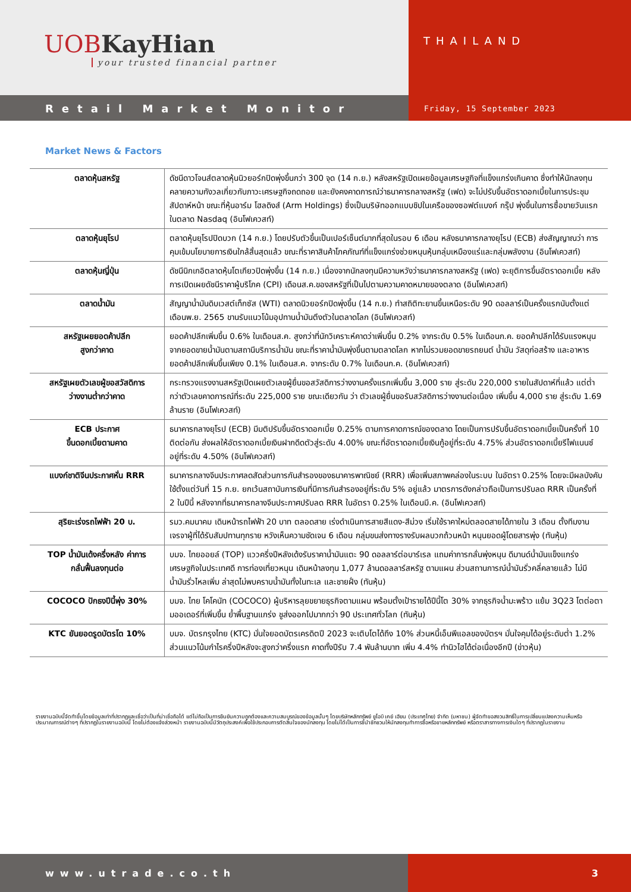UOBKayHian
your trusted financial partner
THAILAND
Retail Market Monitor
Friday, 15 September 2023
Market News & Factors
| ตลาดหุ้นสหรัฐ | ดัชนีดาวโจนส์ตลาดหุ้นนิวยอร์กปิดพุ่งขึ้นกว่า 300 จุด (14 ก.ย.) หลังสหรัฐเปิดเผยข้อมูลเศรษฐกิจที่แข็งแกร่งเกินคาด ซึ่งทำให้นักลงทุนคลายความกังวลเกี่ยวกับภาวะเศรษฐกิจถดถอย และยังคงคาดการณ์ว่าธนาคารกลางสหรัฐ (เฟด) จะไม่ปรับขึ้นอัตราดอกเบี้ยในการประชุมสัปดาห์หน้า ขณะที่หุ้นอาร์ม โฮลดิงส์ (Arm Holdings) ซึ่งเป็นบริษัทออกแบบชิปในเครือของซอฟต์แบงก์ กรุ๊ป พุ่งขึ้นในการซื้อขายวันแรกในตลาด Nasdaq (อินโฟเควสท์) |
| ตลาดหุ้นยุโรป | ตลาดหุ้นยุโรปปิดบวก (14 ก.ย.) โดยปรับตัวขึ้นเป็นเปอร์เซ็นต์มากที่สุดในรอบ 6 เดือน หลังธนาคารกลางยุโรป (ECB) ส่งสัญญาณว่า การคุมเข้มนโยบายการเงินใกล้สิ้นสุดแล้ว ขณะที่ราคาสินค้าโภคภัณฑ์ที่แข็งแกร่งช่วยหนุนหุ้นกลุ่มเหมืองแร่และกลุ่มพลังงาน (อินโฟเควสท์) |
| ตลาดหุ้นญี่ปุ่น | ดัชนีนิกเกอิตลาดหุ้นโตเกียวปิดพุ่งขึ้น (14 ก.ย.) เนื่องจากนักลงทุนมีความหวังว่าธนาคารกลางสหรัฐ (เฟด) จะยุติการขึ้นอัตราดอกเบี้ย หลังการเปิดเผยดัชนีราคาผู้บริโภค (CPI) เดือนส.ค.ของสหรัฐที่เป็นไปตามความคาดหมายของตลาด (อินโฟเควสท์) |
| ตลาดน้ำมัน | สัญญาน้ำมันดิบเวสต์เท็กซัส (WTI) ตลาดนิวยอร์กปิดพุ่งขึ้น (14 ก.ย.) ทำสถิติทะยานขึ้นเหนือระดับ 90 ดอลลาร์เป็นครั้งแรกนับตั้งแต่เดือนพ.ย. 2565 ขานรับแนวโน้มอุปทานน้ำมันตึงตัวในตลาดโลก (อินโฟเควสท์) |
| สหรัฐเผยยอดค้าปลีก สูงกว่าคาด | ยอดค้าปลีกเพิ่มขึ้น 0.6% ในเดือนส.ค. สูงกว่าที่นักวิเคราะห์คาดว่าเพิ่มขึ้น 0.2% จากระดับ 0.5% ในเดือนก.ค. ยอดค้าปลีกได้รับแรงหนุนจากยอดขายน้ำมันตามสถานีบริการน้ำมัน ขณะที่ราคาน้ำมันพุ่งขึ้นตามตลาดโลก หากไม่รวมยอดขายรถยนต์ น้ำมัน วัสดุก่อสร้าง และอาหาร ยอดค้าปลีกเพิ่มขึ้นเพียง 0.1% ในเดือนส.ค. จากระดับ 0.7% ในเดือนก.ค. (อินโฟเควสท์) |
| สหรัฐเผยตัวเลขผู้ขอสวัสดิการ ว่างงานต่ำกว่าคาด | กระทรวงแรงงานสหรัฐเปิดเผยตัวเลขผู้ยื่นขอสวัสดิการว่างงานครั้งแรกเพิ่มขึ้น 3,000 ราย สู่ระดับ 220,000 รายในสัปดาห์ที่แล้ว แต่ต่ำกว่าตัวเลขคาดการณ์ที่ระดับ 225,000 ราย ขณะเดียวกัน ว่า ตัวเลขผู้ยื่นขอรับสวัสดิการว่างงานต่อเนื่อง เพิ่มขึ้น 4,000 ราย สู่ระดับ 1.69 ล้านราย (อินโฟเควสท์) |
| ECB ประกาศ ขึ้นดอกเบี้ยตามคาด | ธนาคารกลางยุโรป (ECB) มีมติปรับขึ้นอัตราดอกเบี้ย 0.25% ตามการคาดการณ์ของตลาด โดยเป็นการปรับขึ้นอัตราดอกเบี้ยเป็นครั้งที่ 10 ติดต่อกัน ส่งผลให้อัตราดอกเบี้ยเงินฝากดีดตัวสู่ระดับ 4.00% ขณะที่อัตราดอกเบี้ยเงินกู้อยู่ที่ระดับ 4.75% ส่วนอัตราดอกเบี้ยรีไฟแนนซ์อยู่ที่ระดับ 4.50% (อินโฟเควสท์) |
| แบงก์ชาติจีนประกาศหั่น RRR | ธนาคารกลางจีนประกาศลดสัดส่วนการกันสำรองของธนาคารพาณิชย์ (RRR) เพื่อเพิ่มสภาพคล่องในระบบ ในอัตรา 0.25% โดยจะมีผลบังคับใช้ตั้งแต่วันที่ 15 ก.ย. ยกเว้นสถาบันการเงินที่มีการกันสำรองอยู่ที่ระดับ 5% อยู่แล้ว มาตรการดังกล่าวถือเป็นการปรับลด RRR เป็นครั้งที่ 2 ในปีนี้ หลังจากที่ธนาคารกลางจีนประกาศปรับลด RRR ในอัตรา 0.25% ในเดือนมี.ค. (อินโฟเควสท์) |
| สุริยะเร่งรถไฟฟ้า 20 บ. | รมว.คมนาคม เดินหน้ารถไฟฟ้า 20 บาท ตลอดสาย เร่งดำเนินการสายสีแดง-สีม่วง เริ่มใช้ราคาใหม่ตลอดสายได้ภายใน 3 เดือน ตั้งทีมงานเจรจาผู้ที่ได้รับสัมปทานทุกราย หวังเห็นความชัดเจน 6 เดือน กลุ่มขนส่งทางรางรับผลบวกถ้วนหน้า หนุนยอดผู้โดยสารพุ่ง (ทันหุ้น) |
| TOP น้ำมันเด้งครึ่งหลัง ค่าการ กลั่นฟื้นลงทุนต่อ | บมจ. ไทยออยล์ (TOP) แววครึ่งปีหลังเด้งรับราคาน้ำมันแตะ 90 ดอลลาร์ต่อบาร์เรล แถมค่าการกลั่นพุ่งหนุน ดีมานด์น้ำมันแข็งแกร่ง เศรษฐกิจในประเทศดี การท่องเที่ยวหนุน เดินหน้าลงทุน 1,077 ล้านดอลลาร์สหรัฐ ตามแผน ส่วนสถานการณ์น้ำมันรั่วคลี่คลายแล้ว ไม่มีน้ำมันรั่วไหลเพิ่ม ล่าสุดไม่พบคราบน้ำมันทั้งในทะเล และชายฝั่ง (ทันหุ้น) |
| COCOCO ปักธงปีนี้พุ่ง 30% | บมจ. ไทย โคโคนัท (COCOCO) ผู้บริหารลุยขยายธุรกิจตามแผน พร้อมตั้งเป้ารายได้ปีนี้โต 30% จากธุรกิจน้ำมะพร้าว แย้ม 3Q23 โตต่อตามออเดอร์ที่เพิ่มขึ้น ย้ำพื้นฐานแกร่ง ชูส่งออกไปมากกว่า 90 ประเทศทั่วโลก (ทันหุ้น) |
| KTC ยันยอดรูดบัตรโต 10% | บมจ. บัตรกรุงไทย (KTC) มั่นใจยอดบัตรเครดิตปี 2023 จะเติบโตได้ถึง 10% ส่วนหนี้เอ็นพีแอลของบัตรฯ มั่นใจคุมได้อยู่ระดับต่ำ 1.2% ส่วนแนวโน้มกำไรครึ่งปีหลังจะสูงกว่าครึ่งแรก คาดทั้งปีรับ 7.4 พันล้านบาท เพิ่ม 4.4% ทำนิวไฮได้ต่อเนื่องอีกปี (ข่าวหุ้น) |
รายงานฉบับนี้จัดทำขึ้นโดยข้อมูลเท่าที่ปรากฏและเชื่อว่าเป็นที่น่าเชื่อถือได้ แต่ไม่ถือเป็นการยืนยันความถูกต้องและความสมบูรณ์ของข้อมูลนั้นๆ โดยบริษัทหลักทรัพย์ ยูโอบี เคย์ เฮียน (ประเทศไทย) จำกัด (มหาชน) ผู้จัดทำขอสงวนสิทธิ์ในการเปลี่ยนแปลงความเห็นหรือประมาณการณ์ต่างๆ ที่ปรากฏในรายงานฉบับนี้ โดยไม่ต้องแจ้งล่วงหน้า รายงานฉบับนี้มีวัตถุประสงค์เพื่อใช้ประกอบการตัดสินใจของนักลงทุน โดยไม่ได้เป็นการชี้นำชักชวนให้นักลงทุนทำการซื้อหรือขายหลักทรัพย์ หรือตราสารทางการเงินใดๆ ที่ปรากฏในรายงาน
www.utrade.co.th 3